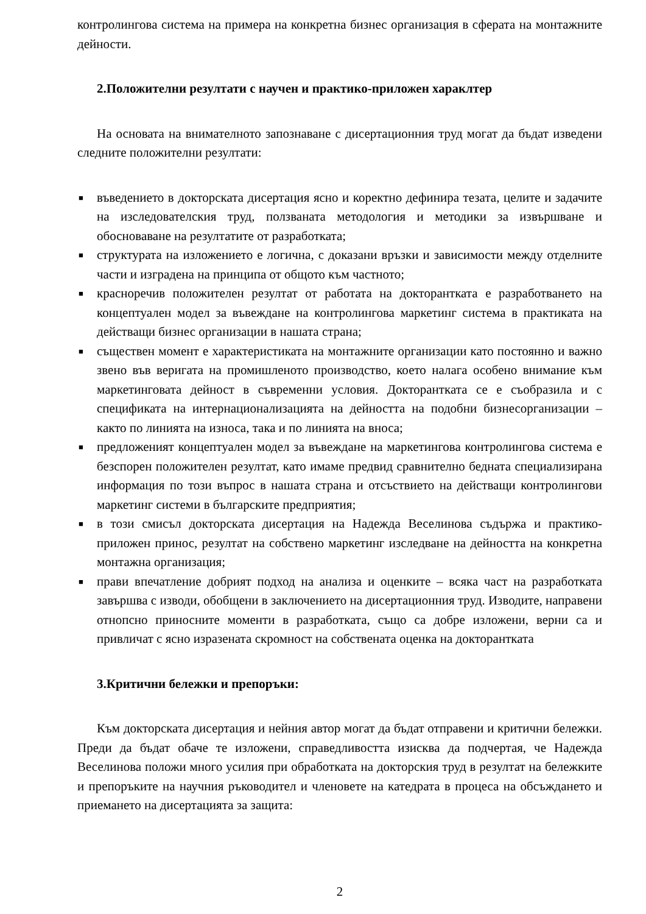контролингова система на примера на конкретна бизнес организация в сферата на монтажните дейности.
2.Положителни резултати с научен и практико-приложен хараклтер
На основата на внимателното запознаване с дисертационния труд могат да бъдат изведени следните положителни резултати:
■ въведението в докторската дисертация ясно и коректно дефинира тезата, целите и задачите на изследователския труд, ползваната методология и методики за извършване и обосноваване на резултатите от разработката;
■ структурата на изложението е логична, с доказани връзки и зависимости между отделните части и изградена на принципа от общото към частното;
■ красноречив положителен резултат от работата на докторантката е разработването на концептуален модел за въвеждане на контролингова маркетинг система в практиката на действащи бизнес организации в нашата страна;
■ съществен момент е характеристиката на монтажните организации като постоянно и важно звено във веригата на промишленото производство, което налага особено внимание към маркетинговата дейност в съвременни условия. Докторантката се е съобразила и с спецификата на интернационализацията на дейността на подобни бизнесорганизации – както по линията на износа, така и по линията на вноса;
■ предложеният концептуален модел за въвеждане на маркетингова контролингова система е безспорен положителен резултат, като имаме предвид сравнително бедната специализирана информация по този въпрос в нашата страна и отсъствието на действащи контролингови маркетинг системи в българските предприятия;
■ в този смисъл докторската дисертация на Надежда Веселинова съдържа и практико-приложен принос, резултат на собствено маркетинг изследване на дейността на конкретна монтажна организация;
■ прави впечатление добрият подход на анализа и оценките – всяка част на разработката завършва с изводи, обобщени в заключението на дисертационния труд. Изводите, направени отнопсно приносните моменти в разработката, също са добре изложени, верни са и привличат с ясно изразената скромност на собствената оценка на докторантката
3.Критични бележки и препоръки:
Към докторската дисертация и нейния автор могат да бъдат отправени и критични бележки. Преди да бъдат обаче те изложени, справедливостта изисква да подчертая, че Надежда Веселинова положи много усилия при обработката на докторския труд в резултат на бележките и препоръките на научния ръководител и членовете на катедрата в процеса на обсъждането и приемането на дисертацията за защита:
2